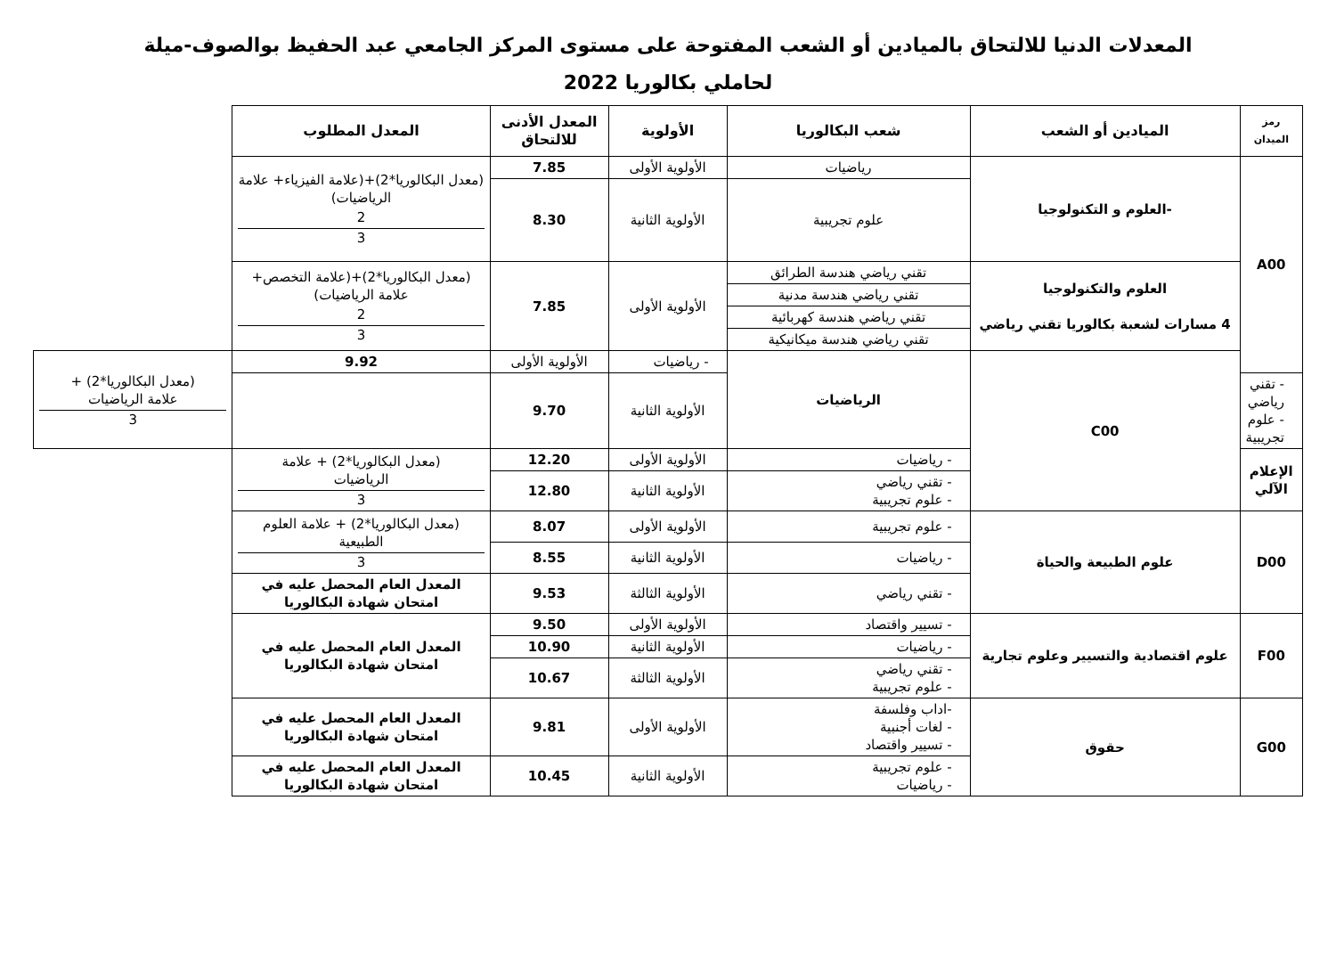المعدلات الدنيا للالتحاق بالميادين أو الشعب المفتوحة على مستوى المركز الجامعي عبد الحفيظ بوالصوف-ميلة
لحاملي بكالوريا 2022
| رمز الميدان | الميادين أو الشعب | شعب البكالوريا | الأولوية | المعدل الأدنى للالتحاق | المعدل المطلوب | |
| --- | --- | --- | --- | --- | --- | --- |
| A00 | -العلوم و التكنولوجيا | رياضيات | الأولوية الأولى | 7.85 | (معدل البكالوريا*2)+(علامة الفيزياء+ علامة الرياضيات) 2 3 | |
| | | علوم تجريبية | الأولوية الثانية | 8.30 | | |
| | العلوم والتكنولوجيا 4 مسارات لشعبة بكالوريا تقني رياضي | تقني رياضي هندسة الطرائق | الأولوية الأولى | 7.85 | (معدل البكالوريا*2)+(علامة التخصص+ علامة الرياضيات) 2 3 | |
| | | تقني رياضي هندسة مدنية | | | | |
| | | تقني رياضي هندسة كهربائية | | | | |
| | | تقني رياضي هندسة ميكانيكية | | | | |
| | C00 | الرياضيات | - رياضيات | الأولوية الأولى | 9.92 | (معدل البكالوريا*2) + علامة الرياضيات 3 |
| - تقني رياضي - علوم تجريبية | | | الأولوية الثانية | 9.70 | | |
| الإعلام الآلي | | - رياضيات | الأولوية الأولى | 12.20 | (معدل البكالوريا*2) + علامة الرياضيات 3 | |
| | | - تقني رياضي - علوم تجريبية | الأولوية الثانية | 12.80 | | |
| D00 | علوم الطبيعة والحياة | - علوم تجريبية | الأولوية الأولى | 8.07 | (معدل البكالوريا*2) + علامة العلوم الطبيعية 3 | |
| | | - رياضيات | الأولوية الثانية | 8.55 | | |
| | | - تقني رياضي | الأولوية الثالثة | 9.53 | المعدل العام المحصل عليه في امتحان شهادة البكالوريا | |
| F00 | علوم اقتصادية والتسيير وعلوم تجارية | - تسيير واقتصاد | الأولوية الأولى | 9.50 | المعدل العام المحصل عليه في امتحان شهادة البكالوريا | |
| | | - رياضيات | الأولوية الثانية | 10.90 | | |
| | | - تقني رياضي - علوم تجريبية | الأولوية الثالثة | 10.67 | | |
| G00 | حقوق | -اداب وفلسفة - لغات أجنبية - تسيير واقتصاد | الأولوية الأولى | 9.81 | المعدل العام المحصل عليه في امتحان شهادة البكالوريا | |
| | | - علوم تجريبية - رياضيات | الأولوية الثانية | 10.45 | المعدل العام المحصل عليه في امتحان شهادة البكالوريا | |